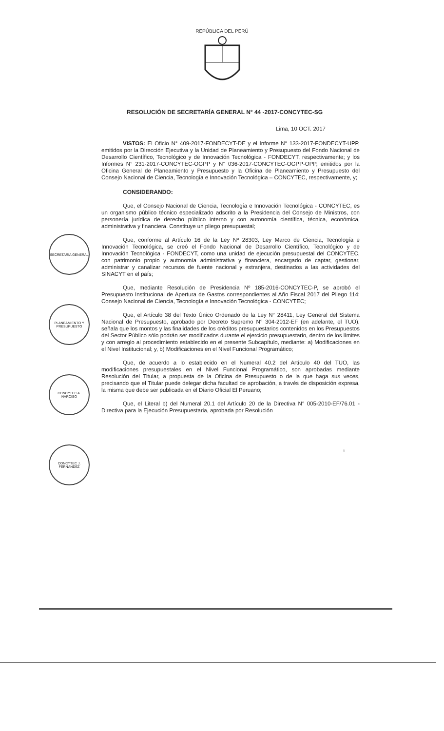REPÚBLICA DEL PERÚ
SECRETARÍA GENERAL
PLANEAMIENTO Y PRESUPUESTO
CONCYTEC A. NARCISO
CONCYTEC J. FERNÁNDEZ
RESOLUCIÓN DE SECRETARÍA GENERAL N° 44 -2017-CONCYTEC-SG
Lima, 10 OCT. 2017
VISTOS: El Oficio N° 409-2017-FONDECYT-DE y el Informe N° 133-2017-FONDECYT-UPP, emitidos por la Dirección Ejecutiva y la Unidad de Planeamiento y Presupuesto del Fondo Nacional de Desarrollo Científico, Tecnológico y de Innovación Tecnológica - FONDECYT, respectivamente; y los Informes N° 231-2017-CONCYTEC-OGPP y N° 036-2017-CONCYTEC-OGPP-OPP, emitidos por la Oficina General de Planeamiento y Presupuesto y la Oficina de Planeamiento y Presupuesto del Consejo Nacional de Ciencia, Tecnología e Innovación Tecnológica – CONCYTEC, respectivamente, y;
CONSIDERANDO:
Que, el Consejo Nacional de Ciencia, Tecnología e Innovación Tecnológica - CONCYTEC, es un organismo público técnico especializado adscrito a la Presidencia del Consejo de Ministros, con personería jurídica de derecho público interno y con autonomía científica, técnica, económica, administrativa y financiera. Constituye un pliego presupuestal;
Que, conforme al Artículo 16 de la Ley Nº 28303, Ley Marco de Ciencia, Tecnología e Innovación Tecnológica, se creó el Fondo Nacional de Desarrollo Científico, Tecnológico y de Innovación Tecnológica - FONDECYT, como una unidad de ejecución presupuestal del CONCYTEC, con patrimonio propio y autonomía administrativa y financiera, encargado de captar, gestionar, administrar y canalizar recursos de fuente nacional y extranjera, destinados a las actividades del SINACYT en el país;
Que, mediante Resolución de Presidencia Nº 185-2016-CONCYTEC-P, se aprobó el Presupuesto Institucional de Apertura de Gastos correspondientes al Año Fiscal 2017 del Pliego 114: Consejo Nacional de Ciencia, Tecnología e Innovación Tecnológica - CONCYTEC;
Que, el Artículo 38 del Texto Único Ordenado de la Ley N° 28411, Ley General del Sistema Nacional de Presupuesto, aprobado por Decreto Supremo N° 304-2012-EF (en adelante, el TUO), señala que los montos y las finalidades de los créditos presupuestarios contenidos en los Presupuestos del Sector Público sólo podrán ser modificados durante el ejercicio presupuestario, dentro de los límites y con arreglo al procedimiento establecido en el presente Subcapítulo, mediante: a) Modificaciones en el Nivel Institucional; y, b) Modificaciones en el Nivel Funcional Programático;
Que, de acuerdo a lo establecido en el Numeral 40.2 del Artículo 40 del TUO, las modificaciones presupuestales en el Nivel Funcional Programático, son aprobadas mediante Resolución del Titular, a propuesta de la Oficina de Presupuesto o de la que haga sus veces, precisando que el Titular puede delegar dicha facultad de aprobación, a través de disposición expresa, la misma que debe ser publicada en el Diario Oficial El Peruano;
Que, el Literal b) del Numeral 20.1 del Artículo 20 de la Directiva N° 005-2010-EF/76.01 - Directiva para la Ejecución Presupuestaria, aprobada por Resolución
1